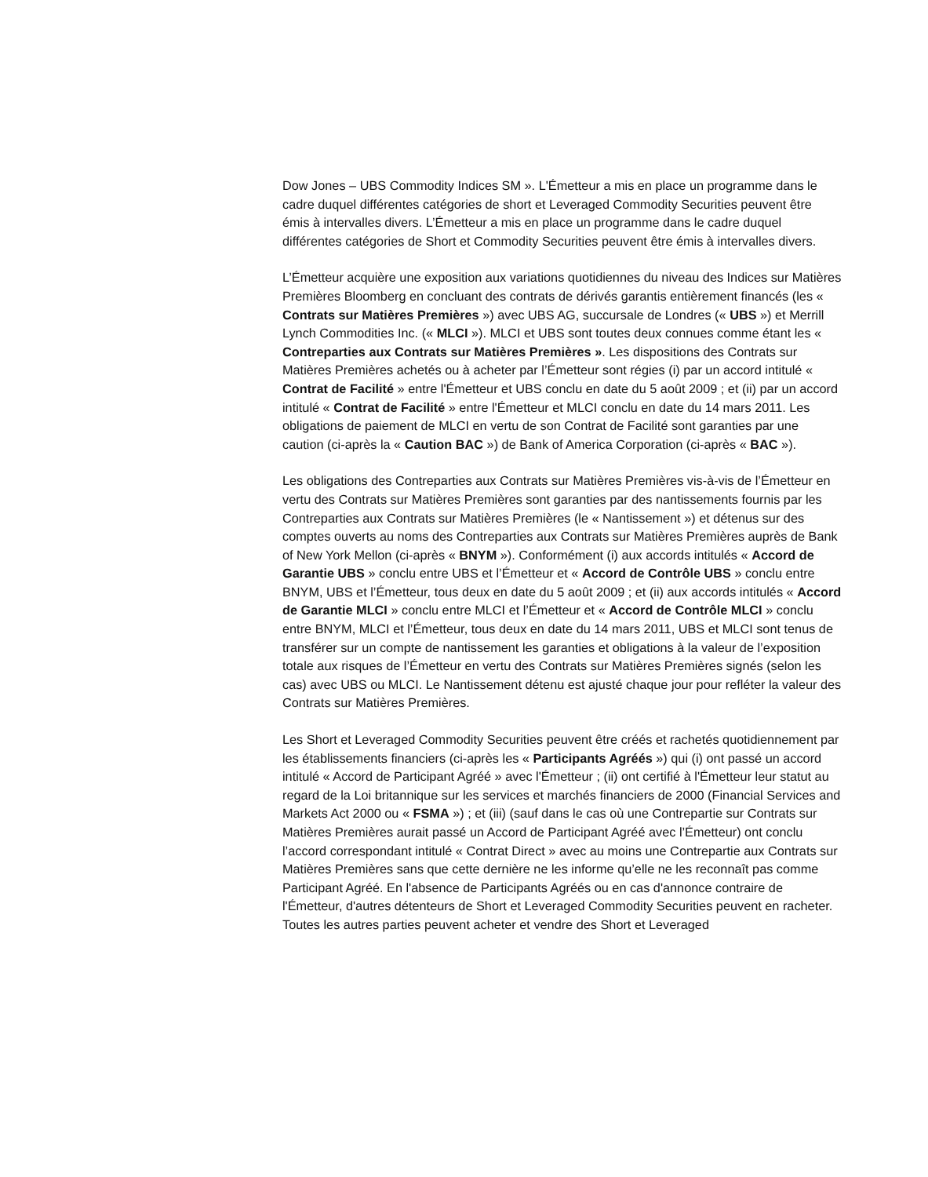Dow Jones – UBS Commodity Indices SM ». L'Émetteur a mis en place un programme dans le cadre duquel différentes catégories de short et Leveraged Commodity Securities peuvent être émis à intervalles divers. L’Émetteur a mis en place un programme dans le cadre duquel différentes catégories de Short et Commodity Securities peuvent être émis à intervalles divers.
L’Émetteur acquière une exposition aux variations quotidiennes du niveau des Indices sur Matières Premières Bloomberg en concluant des contrats de dérivés garantis entièrement financés (les « Contrats sur Matières Premières ») avec UBS AG, succursale de Londres (« UBS ») et Merrill Lynch Commodities Inc. (« MLCI »). MLCI et UBS sont toutes deux connues comme étant les « Contreparties aux Contrats sur Matières Premières ». Les dispositions des Contrats sur Matières Premières achetés ou à acheter par l’Émetteur sont régies (i) par un accord intitulé « Contrat de Facilité » entre l'Émetteur et UBS conclu en date du 5 août 2009 ; et (ii) par un accord intitulé « Contrat de Facilité » entre l'Émetteur et MLCI conclu en date du 14 mars 2011. Les obligations de paiement de MLCI en vertu de son Contrat de Facilité sont garanties par une caution (ci-après la « Caution BAC ») de Bank of America Corporation (ci-après « BAC »).
Les obligations des Contreparties aux Contrats sur Matières Premières vis-à-vis de l’Émetteur en vertu des Contrats sur Matières Premières sont garanties par des nantissements fournis par les Contreparties aux Contrats sur Matières Premières (le « Nantissement ») et détenus sur des comptes ouverts au noms des Contreparties aux Contrats sur Matières Premières auprès de Bank of New York Mellon (ci-après « BNYM »). Conformément (i) aux accords intitulés « Accord de Garantie UBS » conclu entre UBS et l’Émetteur et « Accord de Contrôle UBS » conclu entre BNYM, UBS et l’Émetteur, tous deux en date du 5 août 2009 ; et (ii) aux accords intitulés « Accord de Garantie MLCI » conclu entre MLCI et l’Émetteur et « Accord de Contrôle MLCI » conclu entre BNYM, MLCI et l’Émetteur, tous deux en date du 14 mars 2011, UBS et MLCI sont tenus de transférer sur un compte de nantissement les garanties et obligations à la valeur de l’exposition totale aux risques de l’Émetteur en vertu des Contrats sur Matières Premières signés (selon les cas) avec UBS ou MLCI. Le Nantissement détenu est ajusté chaque jour pour refléter la valeur des Contrats sur Matières Premières.
Les Short et Leveraged Commodity Securities peuvent être créés et rachetés quotidiennement par les établissements financiers (ci-après les « Participants Agréés ») qui (i) ont passé un accord intitulé « Accord de Participant Agréé » avec l'Émetteur ; (ii) ont certifié à l'Émetteur leur statut au regard de la Loi britannique sur les services et marchés financiers de 2000 (Financial Services and Markets Act 2000 ou « FSMA ») ; et (iii) (sauf dans le cas où une Contrepartie sur Contrats sur Matières Premières aurait passé un Accord de Participant Agréé avec l’Émetteur) ont conclu l’accord correspondant intitulé « Contrat Direct » avec au moins une Contrepartie aux Contrats sur Matières Premières sans que cette dernière ne les informe qu’elle ne les reconnaît pas comme Participant Agréé. En l'absence de Participants Agréés ou en cas d'annonce contraire de l'Émetteur, d'autres détenteurs de Short et Leveraged Commodity Securities peuvent en racheter. Toutes les autres parties peuvent acheter et vendre des Short et Leveraged